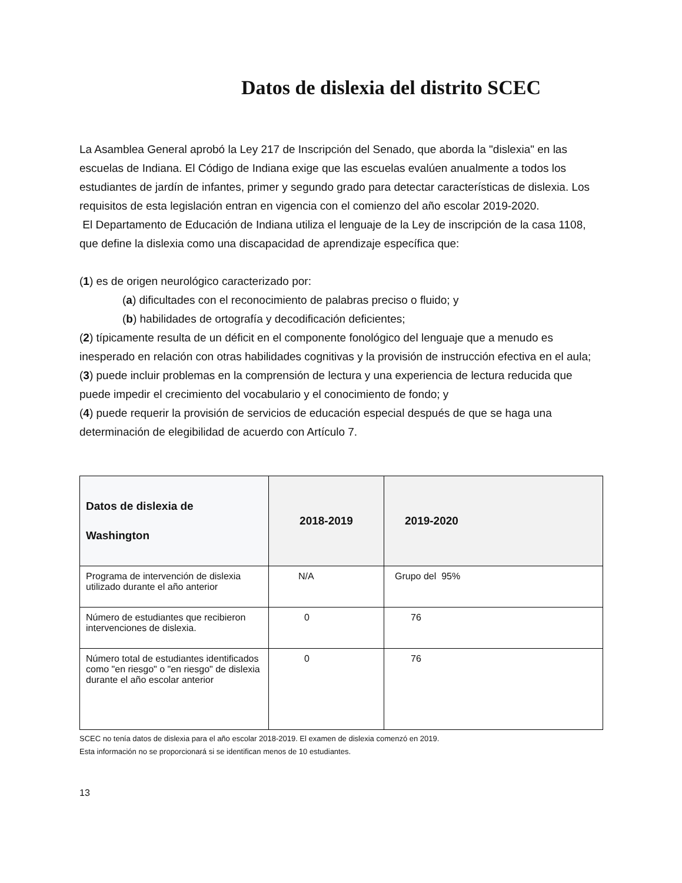Datos de dislexia del distrito SCEC
La Asamblea General aprobó la Ley 217 de Inscripción del Senado, que aborda la "dislexia" en las escuelas de Indiana. El Código de Indiana exige que las escuelas evalúen anualmente a todos los estudiantes de jardín de infantes, primer y segundo grado para detectar características de dislexia. Los requisitos de esta legislación entran en vigencia con el comienzo del año escolar 2019-2020.
El Departamento de Educación de Indiana utiliza el lenguaje de la Ley de inscripción de la casa 1108, que define la dislexia como una discapacidad de aprendizaje específica que:
(1) es de origen neurológico caracterizado por:
(a) dificultades con el reconocimiento de palabras preciso o fluido; y
(b) habilidades de ortografía y decodificación deficientes;
(2) típicamente resulta de un déficit en el componente fonológico del lenguaje que a menudo es inesperado en relación con otras habilidades cognitivas y la provisión de instrucción efectiva en el aula;
(3) puede incluir problemas en la comprensión de lectura y una experiencia de lectura reducida que puede impedir el crecimiento del vocabulario y el conocimiento de fondo; y
(4) puede requerir la provisión de servicios de educación especial después de que se haga una determinación de elegibilidad de acuerdo con Artículo 7.
| Datos de dislexia de Washington | 2018-2019 | 2019-2020 |
| --- | --- | --- |
| Programa de intervención de dislexia utilizado durante el año anterior | N/A | Grupo del 95% |
| Número de estudiantes que recibieron intervenciones de dislexia. | 0 | 76 |
| Número total de estudiantes identificados como "en riesgo" o "en riesgo" de dislexia durante el año escolar anterior | 0 | 76 |
SCEC no tenía datos de dislexia para el año escolar 2018-2019. El examen de dislexia comenzó en 2019.
Esta información no se proporcionará si se identifican menos de 10 estudiantes.
13